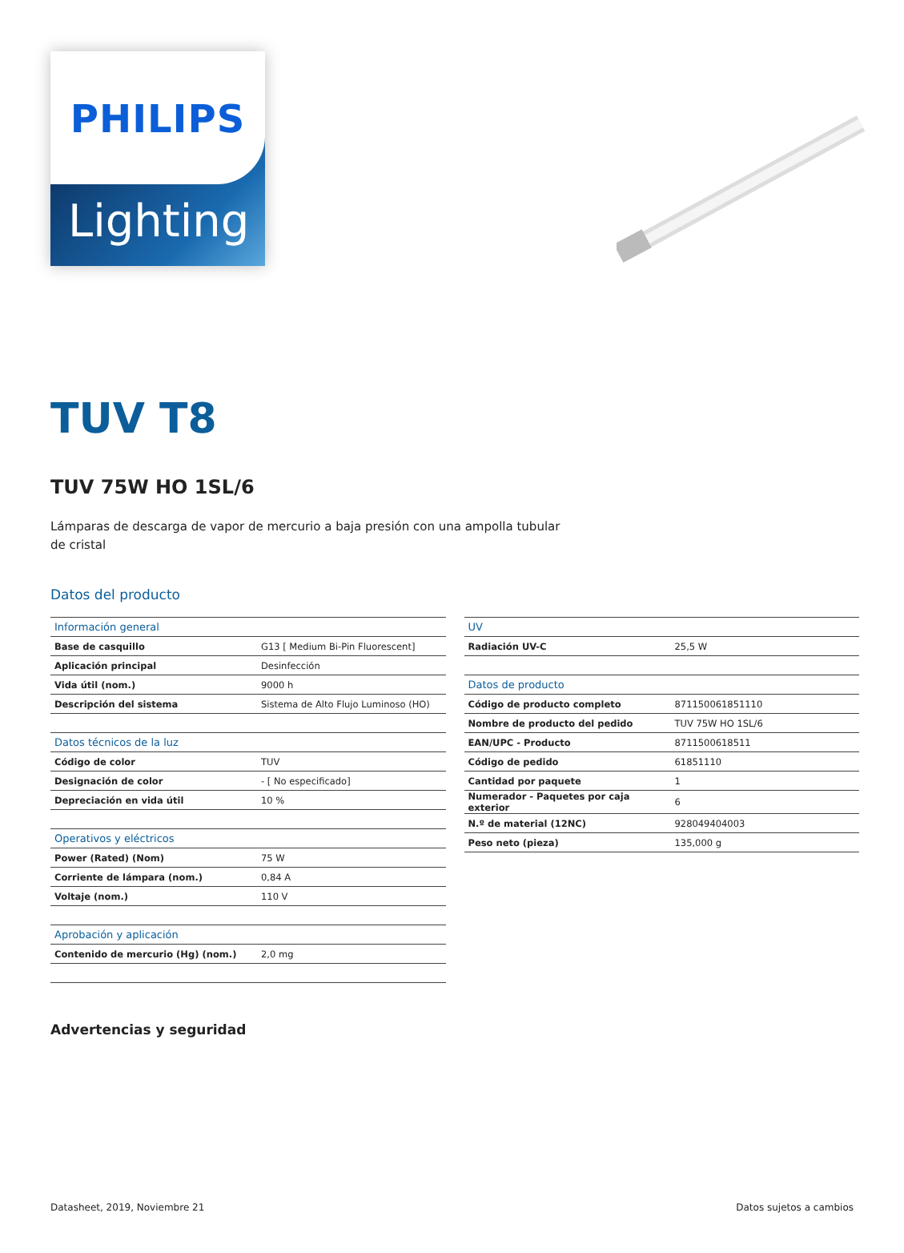PHILIPS
Lighting
TUV T8
TUV 75W HO 1SL/6
Lámparas de descarga de vapor de mercurio a baja presión con una ampolla tubular de cristal
Datos del producto
| Información general | |
| --- | --- |
| Base de casquillo | G13 [ Medium Bi-Pin Fluorescent] |
| Aplicación principal | Desinfección |
| Vida útil (nom.) | 9000 h |
| Descripción del sistema | Sistema de Alto Flujo Luminoso (HO) |
| Datos técnicos de la luz | |
| Código de color | TUV |
| Designación de color | - [ No especificado] |
| Depreciación en vida útil | 10 % |
| Operativos y eléctricos | |
| Power (Rated) (Nom) | 75 W |
| Corriente de lámpara (nom.) | 0,84 A |
| Voltaje (nom.) | 110 V |
| Aprobación y aplicación | |
| Contenido de mercurio (Hg) (nom.) | 2,0 mg |
| UV | |
| --- | --- |
| Radiación UV-C | 25,5 W |
| Datos de producto | |
| Código de producto completo | 871150061851110 |
| Nombre de producto del pedido | TUV 75W HO 1SL/6 |
| EAN/UPC - Producto | 8711500618511 |
| Código de pedido | 61851110 |
| Cantidad por paquete | 1 |
| Numerador - Paquetes por caja exterior | 6 |
| N.º de material (12NC) | 928049404003 |
| Peso neto (pieza) | 135,000 g |
Advertencias y seguridad
Datasheet, 2019, Noviembre 21 Datos sujetos a cambios